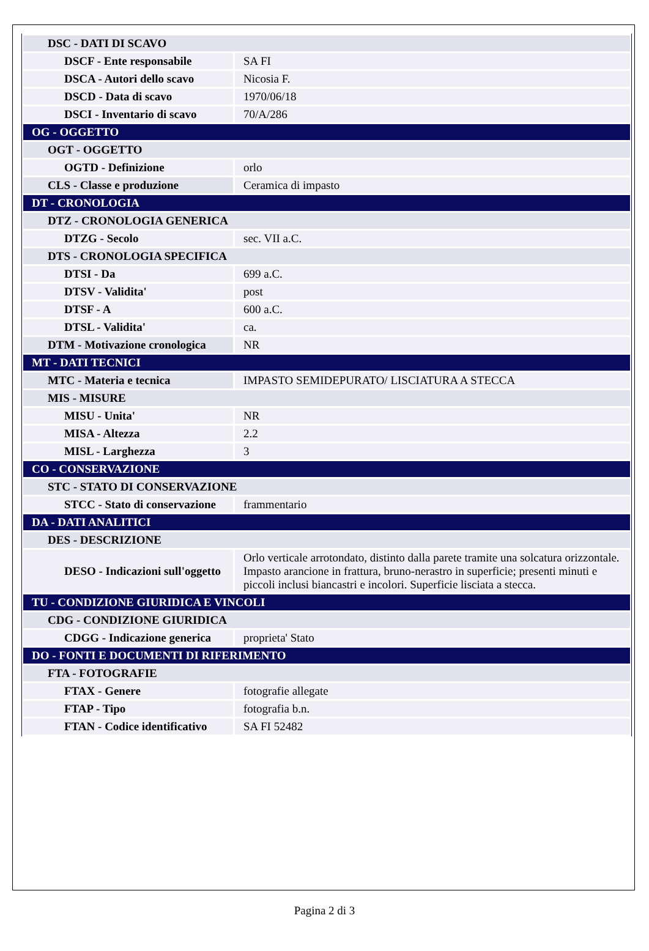| DSC - DATI DI SCAVO | |
| DSCF - Ente responsabile | SA FI |
| DSCA - Autori dello scavo | Nicosia F. |
| DSCD - Data di scavo | 1970/06/18 |
| DSCI - Inventario di scavo | 70/A/286 |
| OG - OGGETTO | |
| OGT - OGGETTO | |
| OGTD - Definizione | orlo |
| CLS - Classe e produzione | Ceramica di impasto |
| DT - CRONOLOGIA | |
| DTZ - CRONOLOGIA GENERICA | |
| DTZG - Secolo | sec. VII a.C. |
| DTS - CRONOLOGIA SPECIFICA | |
| DTSI - Da | 699 a.C. |
| DTSV - Validita' | post |
| DTSF - A | 600 a.C. |
| DTSL - Validita' | ca. |
| DTM - Motivazione cronologica | NR |
| MT - DATI TECNICI | |
| MTC - Materia e tecnica | IMPASTO SEMIDEPURATO/ LISCIATURA A STECCA |
| MIS - MISURE | |
| MISU - Unita' | NR |
| MISA - Altezza | 2.2 |
| MISL - Larghezza | 3 |
| CO - CONSERVAZIONE | |
| STC - STATO DI CONSERVAZIONE | |
| STCC - Stato di conservazione | frammentario |
| DA - DATI ANALITICI | |
| DES - DESCRIZIONE | |
| DESO - Indicazioni sull'oggetto | Orlo verticale arrotondato, distinto dalla parete tramite una solcatura orizzontale. Impasto arancione in frattura, bruno-nerastro in superficie; presenti minuti e piccoli inclusi biancastri e incolori. Superficie lisciata a stecca. |
| TU - CONDIZIONE GIURIDICA E VINCOLI | |
| CDG - CONDIZIONE GIURIDICA | |
| CDGG - Indicazione generica | proprieta' Stato |
| DO - FONTI E DOCUMENTI DI RIFERIMENTO | |
| FTA - FOTOGRAFIE | |
| FTAX - Genere | fotografie allegate |
| FTAP - Tipo | fotografia b.n. |
| FTAN - Codice identificativo | SA FI 52482 |
Pagina 2 di 3